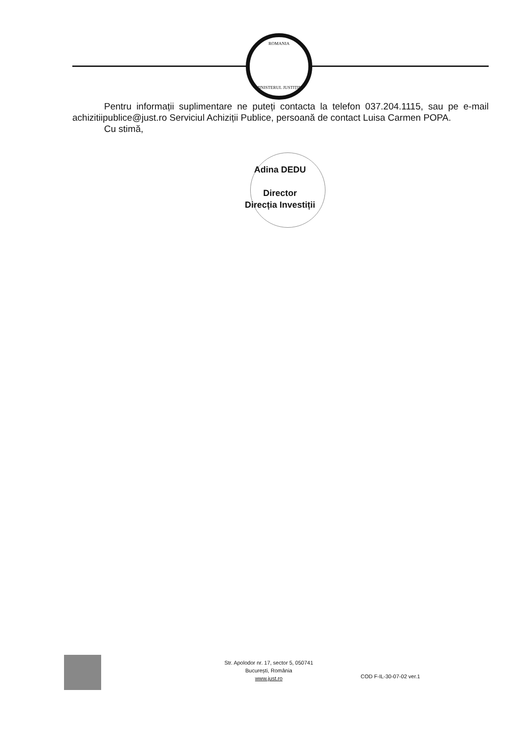ROMANIA
MINISTERUL JUSTIȚIEI
Pentru informații suplimentare ne puteți contacta la telefon 037.204.1115, sau pe e-mail achizitiipublice@just.ro Serviciul Achiziții Publice, persoană de contact Luisa Carmen POPA.
Cu stimă,
Adina DEDU
Director
Direcția Investiții
Str. Apolodor nr. 17, sector 5, 050741
București, România
www.just.ro
COD F-IL-30-07-02 ver.1